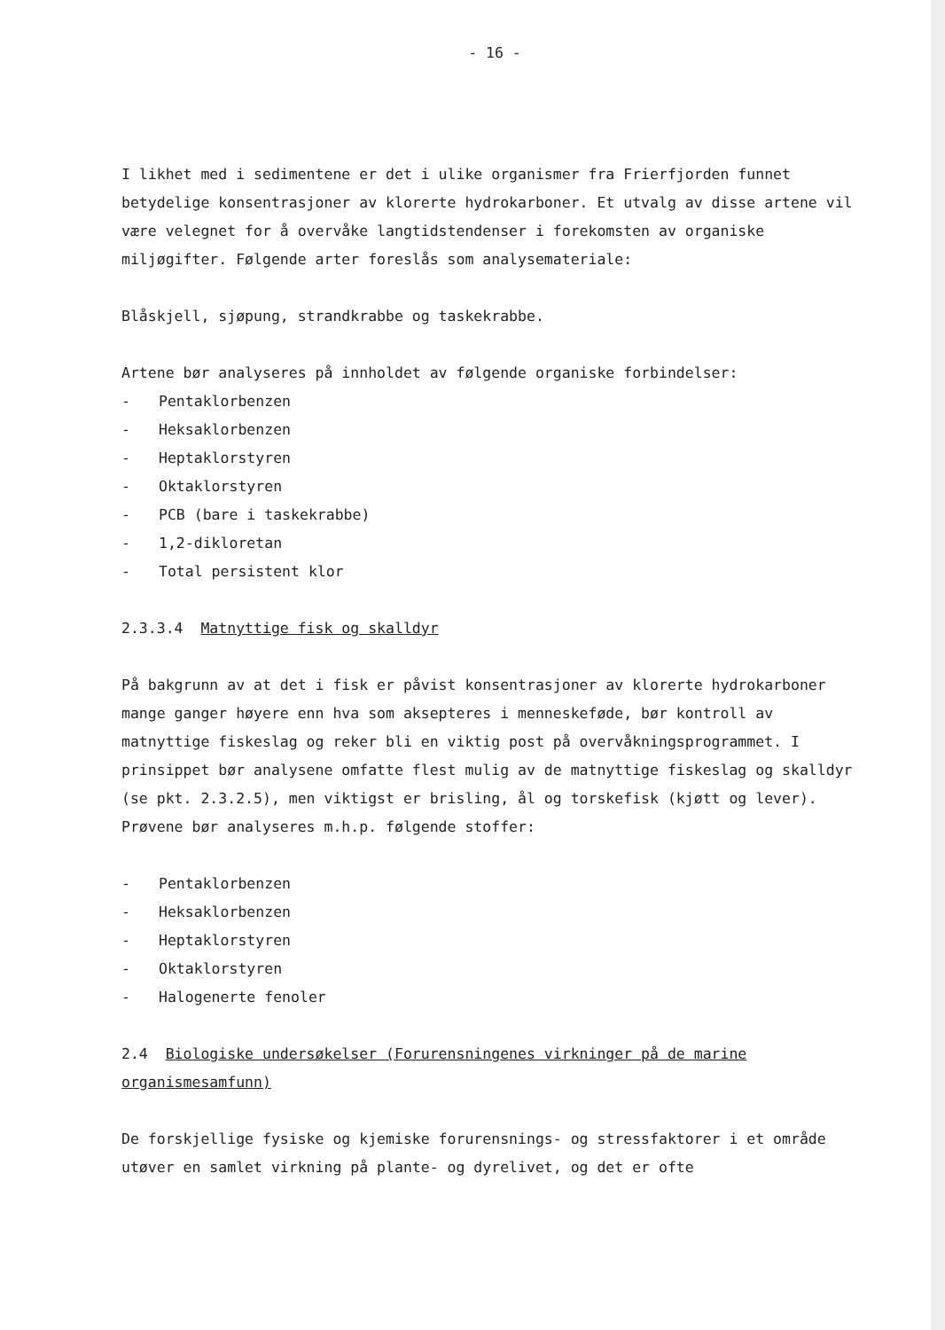- 16 -
I likhet med i sedimentene er det i ulike organismer fra Frierfjorden funnet betydelige konsentrasjoner av klorerte hydrokarboner. Et utvalg av disse artene vil være velegnet for å overvåke langtidstendenser i forekomsten av organiske miljøgifter. Følgende arter foreslås som analysemateriale:
Blåskjell, sjøpung, strandkrabbe og taskekrabbe.
Artene bør analyseres på innholdet av følgende organiske forbindelser:
- Pentaklorbenzen
- Heksaklorbenzen
- Heptaklorstyren
- Oktaklorstyren
- PCB (bare i taskekrabbe)
- 1,2-dikloretan
- Total persistent klor
2.3.3.4 Matnyttige fisk og skalldyr
På bakgrunn av at det i fisk er påvist konsentrasjoner av klorerte hydrokarboner mange ganger høyere enn hva som aksepteres i menneskeføde, bør kontroll av matnyttige fiskeslag og reker bli en viktig post på overvåkningsprogrammet. I prinsippet bør analysene omfatte flest mulig av de matnyttige fiskeslag og skalldyr (se pkt. 2.3.2.5), men viktigst er brisling, ål og torskefisk (kjøtt og lever). Prøvene bør analyseres m.h.p. følgende stoffer:
- Pentaklorbenzen
- Heksaklorbenzen
- Heptaklorstyren
- Oktaklorstyren
- Halogenerte fenoler
2.4 Biologiske undersøkelser (Forurensningenes virkninger på de marine organismesamfunn)
De forskjellige fysiske og kjemiske forurensnings- og stressfaktorer i et område utøver en samlet virkning på plante- og dyrelivet, og det er ofte